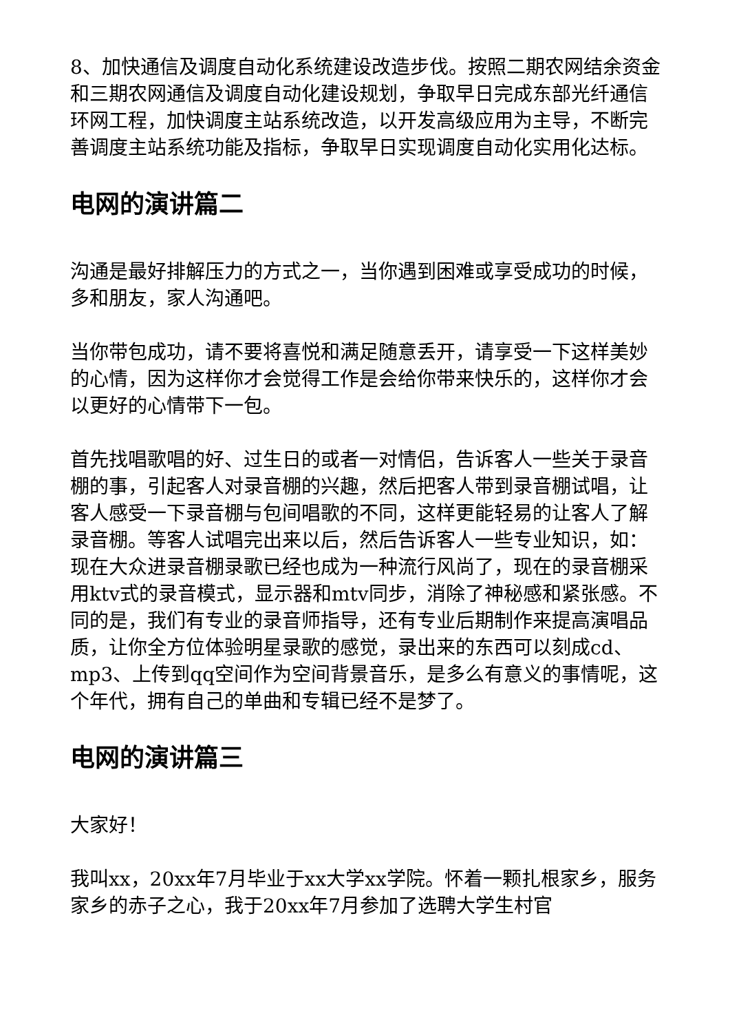8、加快通信及调度自动化系统建设改造步伐。按照二期农网结余资金和三期农网通信及调度自动化建设规划，争取早日完成东部光纤通信环网工程，加快调度主站系统改造，以开发高级应用为主导，不断完善调度主站系统功能及指标，争取早日实现调度自动化实用化达标。
电网的演讲篇二
沟通是最好排解压力的方式之一，当你遇到困难或享受成功的时候，多和朋友，家人沟通吧。
当你带包成功，请不要将喜悦和满足随意丢开，请享受一下这样美妙的心情，因为这样你才会觉得工作是会给你带来快乐的，这样你才会以更好的心情带下一包。
首先找唱歌唱的好、过生日的或者一对情侣，告诉客人一些关于录音棚的事，引起客人对录音棚的兴趣，然后把客人带到录音棚试唱，让客人感受一下录音棚与包间唱歌的不同，这样更能轻易的让客人了解录音棚。等客人试唱完出来以后，然后告诉客人一些专业知识，如：现在大众进录音棚录歌已经也成为一种流行风尚了，现在的录音棚采用ktv式的录音模式，显示器和mtv同步，消除了神秘感和紧张感。不同的是，我们有专业的录音师指导，还有专业后期制作来提高演唱品质，让你全方位体验明星录歌的感觉，录出来的东西可以刻成cd、mp3、上传到qq空间作为空间背景音乐，是多么有意义的事情呢，这个年代，拥有自己的单曲和专辑已经不是梦了。
电网的演讲篇三
大家好！
我叫xx，20xx年7月毕业于xx大学xx学院。怀着一颗扎根家乡，服务家乡的赤子之心，我于20xx年7月参加了选聘大学生村官